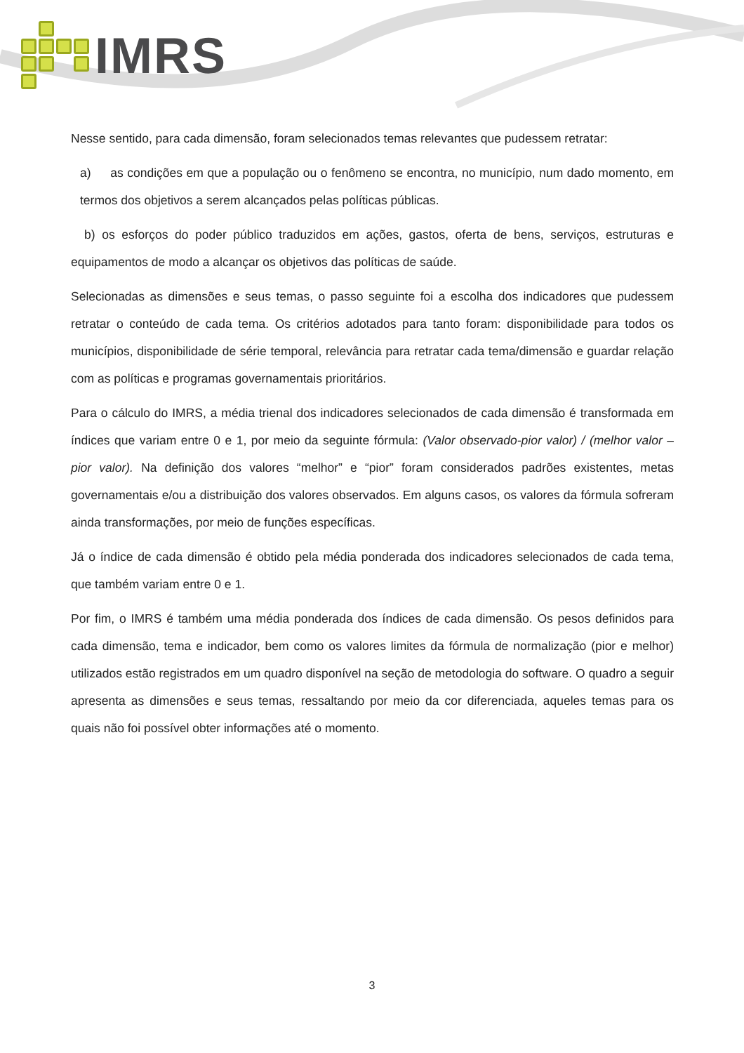IMRS
Nesse sentido, para cada dimensão, foram selecionados temas relevantes que pudessem retratar:
a) as condições em que a população ou o fenômeno se encontra, no município, num dado momento, em termos dos objetivos a serem alcançados pelas políticas públicas.
b) os esforços do poder público traduzidos em ações, gastos, oferta de bens, serviços, estruturas e equipamentos de modo a alcançar os objetivos das políticas de saúde.
Selecionadas as dimensões e seus temas, o passo seguinte foi a escolha dos indicadores que pudessem retratar o conteúdo de cada tema. Os critérios adotados para tanto foram: disponibilidade para todos os municípios, disponibilidade de série temporal, relevância para retratar cada tema/dimensão e guardar relação com as políticas e programas governamentais prioritários.
Para o cálculo do IMRS, a média trienal dos indicadores selecionados de cada dimensão é transformada em índices que variam entre 0 e 1, por meio da seguinte fórmula: (Valor observado-pior valor) / (melhor valor – pior valor). Na definição dos valores “melhor” e “pior” foram considerados padrões existentes, metas governamentais e/ou a distribuição dos valores observados. Em alguns casos, os valores da fórmula sofreram ainda transformações, por meio de funções específicas.
Já o índice de cada dimensão é obtido pela média ponderada dos indicadores selecionados de cada tema, que também variam entre 0 e 1.
Por fim, o IMRS é também uma média ponderada dos índices de cada dimensão. Os pesos definidos para cada dimensão, tema e indicador, bem como os valores limites da fórmula de normalização (pior e melhor) utilizados estão registrados em um quadro disponível na seção de metodologia do software. O quadro a seguir apresenta as dimensões e seus temas, ressaltando por meio da cor diferenciada, aqueles temas para os quais não foi possível obter informações até o momento.
3